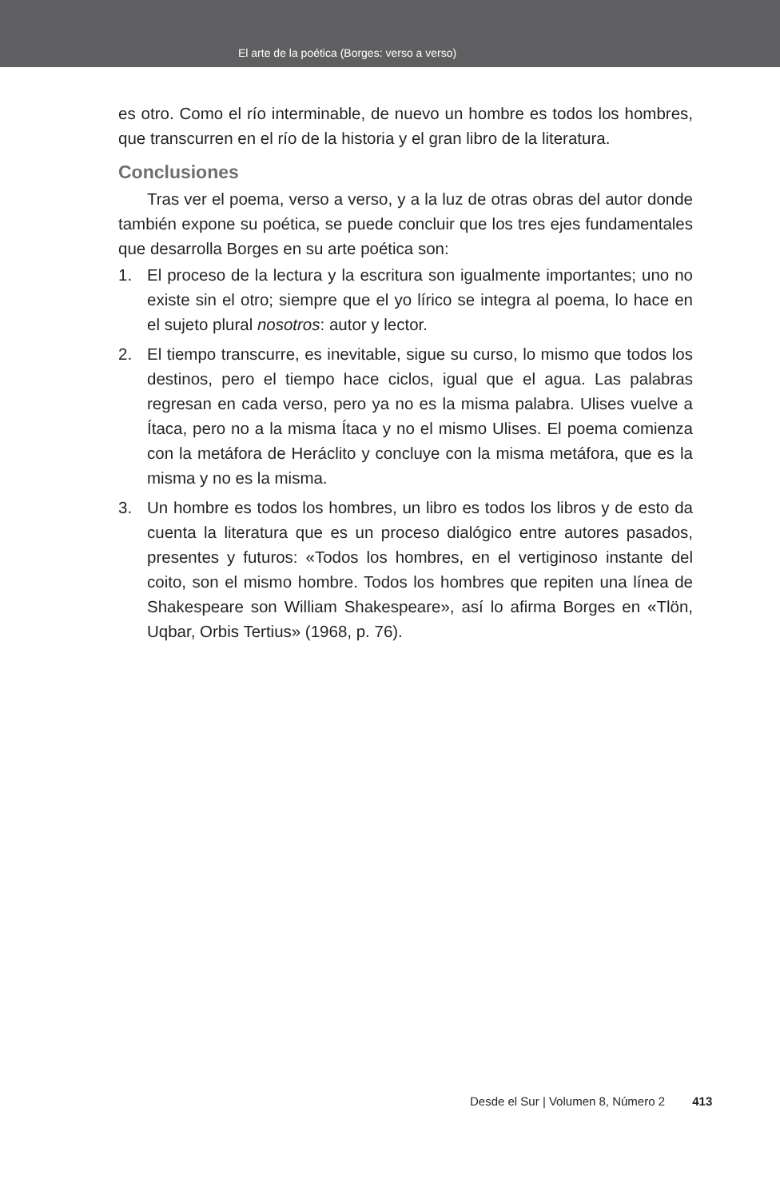El arte de la poética (Borges: verso a verso)
es otro. Como el río interminable, de nuevo un hombre es todos los hombres, que transcurren en el río de la historia y el gran libro de la literatura.
Conclusiones
Tras ver el poema, verso a verso, y a la luz de otras obras del autor donde también expone su poética, se puede concluir que los tres ejes fundamentales que desarrolla Borges en su arte poética son:
1. El proceso de la lectura y la escritura son igualmente importantes; uno no existe sin el otro; siempre que el yo lírico se integra al poema, lo hace en el sujeto plural nosotros: autor y lector.
2. El tiempo transcurre, es inevitable, sigue su curso, lo mismo que todos los destinos, pero el tiempo hace ciclos, igual que el agua. Las palabras regresan en cada verso, pero ya no es la misma palabra. Ulises vuelve a Ítaca, pero no a la misma Ítaca y no el mismo Ulises. El poema comienza con la metáfora de Heráclito y concluye con la misma metáfora, que es la misma y no es la misma.
3. Un hombre es todos los hombres, un libro es todos los libros y de esto da cuenta la literatura que es un proceso dialógico entre autores pasados, presentes y futuros: «Todos los hombres, en el vertiginoso instante del coito, son el mismo hombre. Todos los hombres que repiten una línea de Shakespeare son William Shakespeare», así lo afirma Borges en «Tlön, Uqbar, Orbis Tertius» (1968, p. 76).
Desde el Sur | Volumen 8, Número 2 413